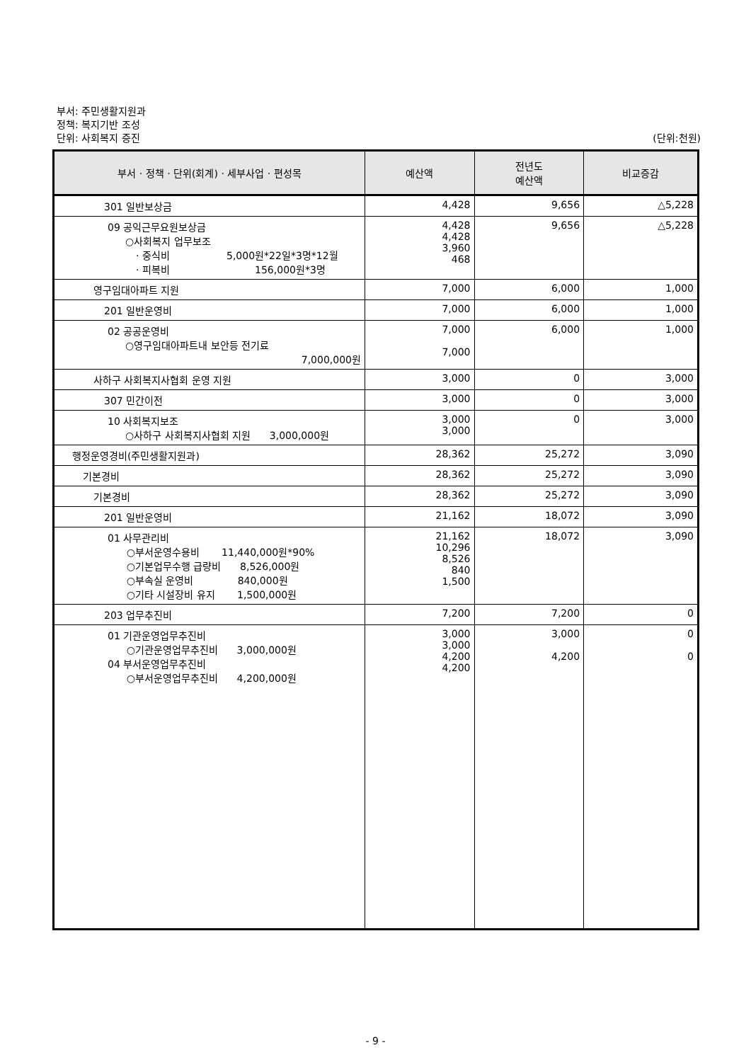부서: 주민생활지원과
정책: 복지기반 조성
단위: 사회복지 증진 (단위:천원)
| 부서 · 정책 · 단위(회계) · 세부사업 · 편성목 | 예산액 | 전년도 예산액 | 비교증감 |
| --- | --- | --- | --- |
| 301 일반보상금 | 4,428 | 9,656 | △5,228 |
| 09 공익근무요원보상금 ○사회복지 업무보조 · 중식비 5,000원*22일*3명*12월 · 피복비 156,000원*3명 | 4,428 4,428 3,960 468 | 9,656 | △5,228 |
| 영구임대아파트 지원 | 7,000 | 6,000 | 1,000 |
| 201 일반운영비 | 7,000 | 6,000 | 1,000 |
| 02 공공운영비 ○영구임대아파트내 보안등 전기료 7,000,000원 | 7,000 7,000 | 6,000 | 1,000 |
| 사하구 사회복지사협회 운영 지원 | 3,000 | 0 | 3,000 |
| 307 민간이전 | 3,000 | 0 | 3,000 |
| 10 사회복지보조 ○사하구 사회복지사협회 지원 3,000,000원 | 3,000 3,000 | 0 | 3,000 |
| 행정운영경비(주민생활지원과) | 28,362 | 25,272 | 3,090 |
| 기본경비 | 28,362 | 25,272 | 3,090 |
| 기본경비 | 28,362 | 25,272 | 3,090 |
| 201 일반운영비 | 21,162 | 18,072 | 3,090 |
| 01 사무관리비 ○부서운영수용비 11,440,000원*90% ○기본업무수행 급량비 8,526,000원 ○부속실 운영비 840,000원 ○기타 시설장비 유지 1,500,000원 | 21,162 10,296 8,526 840 1,500 | 18,072 | 3,090 |
| 203 업무추진비 | 7,200 | 7,200 | 0 |
| 01 기관운영업무추진비 ○기관운영업무추진비 3,000,000원 04 부서운영업무추진비 ○부서운영업무추진비 4,200,000원 | 3,000 3,000 4,200 4,200 | 3,000 4,200 | 0 0 |
- 9 -